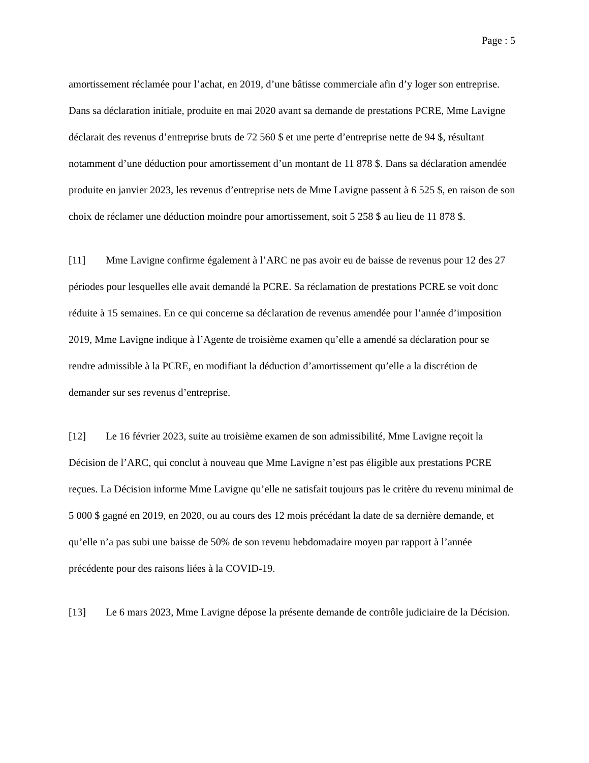Page : 5
amortissement réclamée pour l’achat, en 2019, d’une bâtisse commerciale afin d’y loger son entreprise. Dans sa déclaration initiale, produite en mai 2020 avant sa demande de prestations PCRE, Mme Lavigne déclarait des revenus d’entreprise bruts de 72 560 $ et une perte d’entreprise nette de 94 $, résultant notamment d’une déduction pour amortissement d’un montant de 11 878 $. Dans sa déclaration amendée produite en janvier 2023, les revenus d’entreprise nets de Mme Lavigne passent à 6 525 $, en raison de son choix de réclamer une déduction moindre pour amortissement, soit 5 258 $ au lieu de 11 878 $.
[11] Mme Lavigne confirme également à l’ARC ne pas avoir eu de baisse de revenus pour 12 des 27 périodes pour lesquelles elle avait demandé la PCRE. Sa réclamation de prestations PCRE se voit donc réduite à 15 semaines. En ce qui concerne sa déclaration de revenus amendée pour l’année d’imposition 2019, Mme Lavigne indique à l’Agente de troisième examen qu’elle a amendé sa déclaration pour se rendre admissible à la PCRE, en modifiant la déduction d’amortissement qu’elle a la discrétion de demander sur ses revenus d’entreprise.
[12] Le 16 février 2023, suite au troisième examen de son admissibilité, Mme Lavigne reçoit la Décision de l’ARC, qui conclut à nouveau que Mme Lavigne n’est pas éligible aux prestations PCRE reçues. La Décision informe Mme Lavigne qu’elle ne satisfait toujours pas le critère du revenu minimal de 5 000 $ gagné en 2019, en 2020, ou au cours des 12 mois précédant la date de sa dernière demande, et qu’elle n’a pas subi une baisse de 50% de son revenu hebdomadaire moyen par rapport à l’année précédente pour des raisons liées à la COVID-19.
[13] Le 6 mars 2023, Mme Lavigne dépose la présente demande de contrôle judiciaire de la Décision.